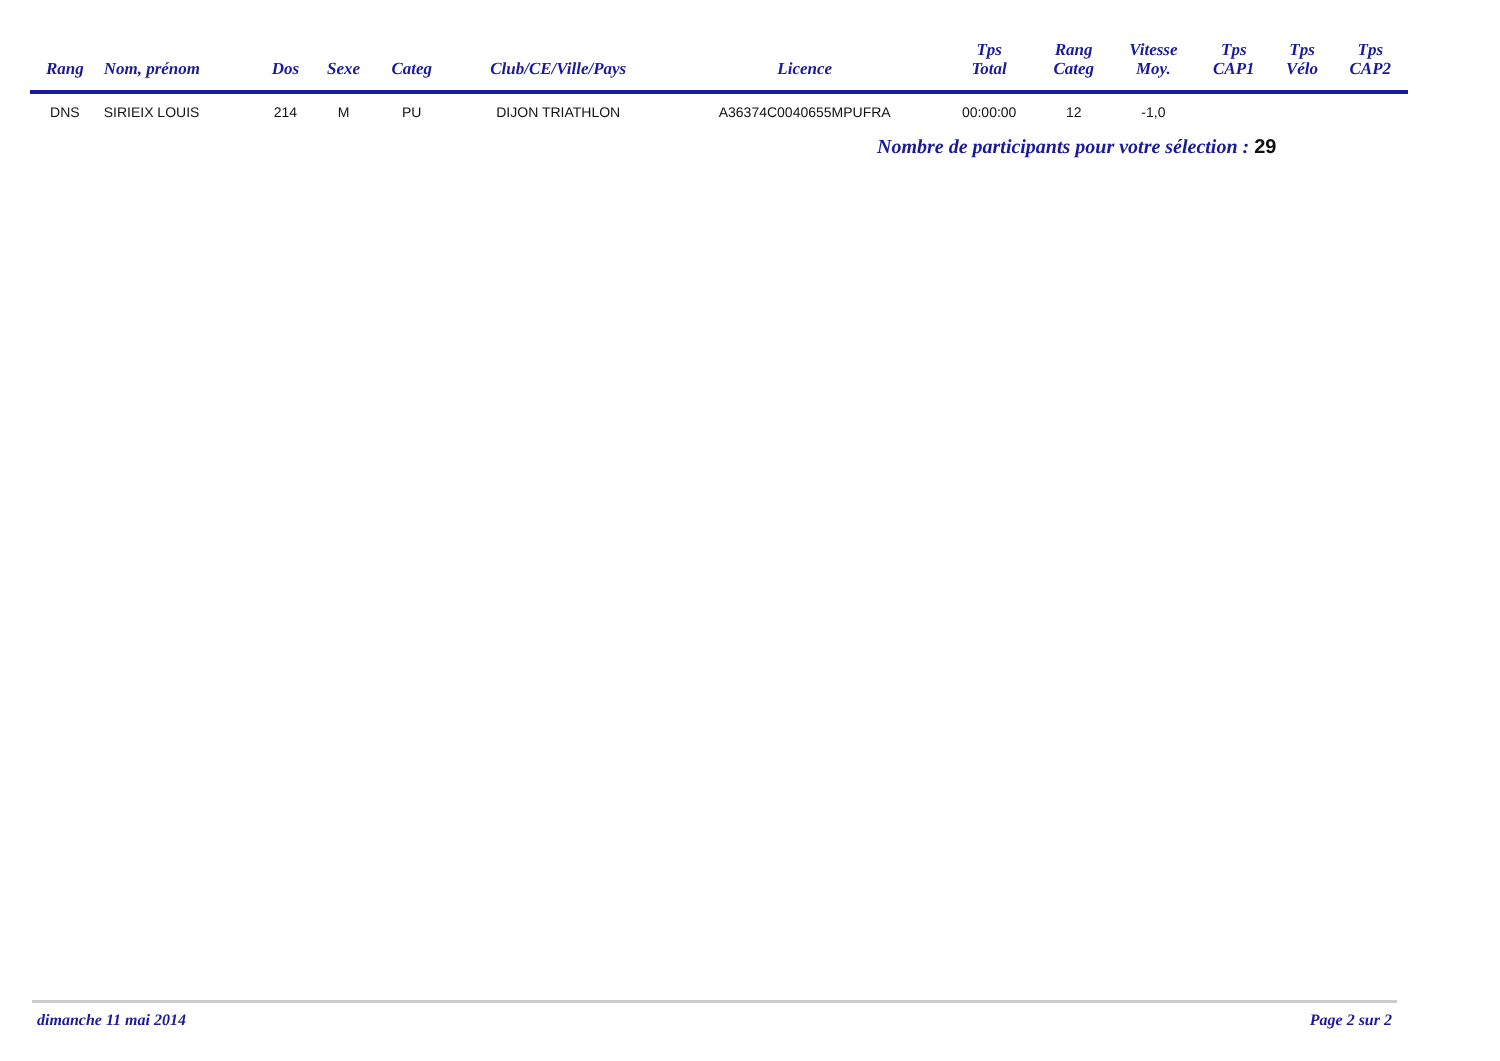| Rang | Nom, prénom | Dos | Sexe | Categ | Club/CE/Ville/Pays | Licence | Tps Total | Rang Categ | Vitesse Moy. | Tps CAP1 | Tps Vélo | Tps CAP2 |
| --- | --- | --- | --- | --- | --- | --- | --- | --- | --- | --- | --- | --- |
| DNS | SIRIEIX LOUIS | 214 | M | PU | DIJON TRIATHLON | A36374C0040655MPUFRA | 00:00:00 | 12 | -1,0 | | | |
Nombre de participants pour votre sélection : 29
dimanche 11 mai 2014 Page 2 sur 2